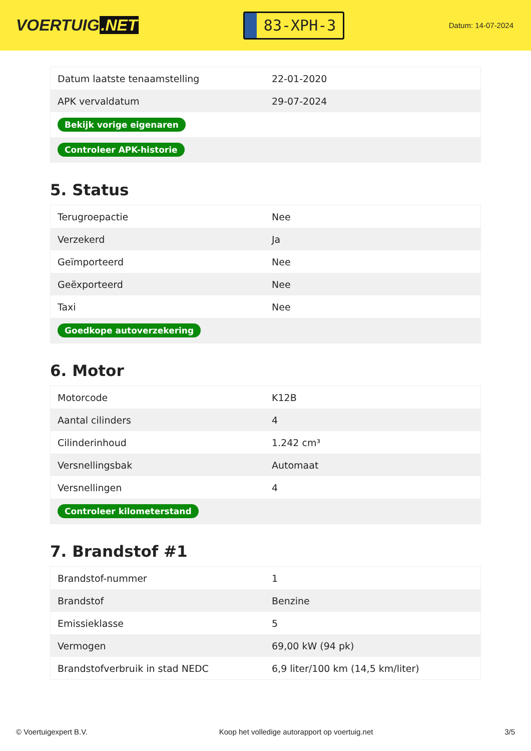VOERTUIG.NET
83-XPH-3
Datum: 14-07-2024
| Datum laatste tenaamstelling | 22-01-2020 |
| APK vervaldatum | 29-07-2024 |
| Bekijk vorige eigenaren | |
| Controleer APK-historie | |
5. Status
| Terugroepactie | Nee |
| Verzekerd | Ja |
| Geïmporteerd | Nee |
| Geëxporteerd | Nee |
| Taxi | Nee |
| Goedkope autoverzekering | |
6. Motor
| Motorcode | K12B |
| Aantal cilinders | 4 |
| Cilinderinhoud | 1.242 cm³ |
| Versnellingsbak | Automaat |
| Versnellingen | 4 |
| Controleer kilometerstand | |
7. Brandstof #1
| Brandstof-nummer | 1 |
| Brandstof | Benzine |
| Emissieklasse | 5 |
| Vermogen | 69,00 kW (94 pk) |
| Brandstofverbruik in stad NEDC | 6,9 liter/100 km (14,5 km/liter) |
© Voertuigexpert B.V. Koop het volledige autorapport op voertuig.net 3/5